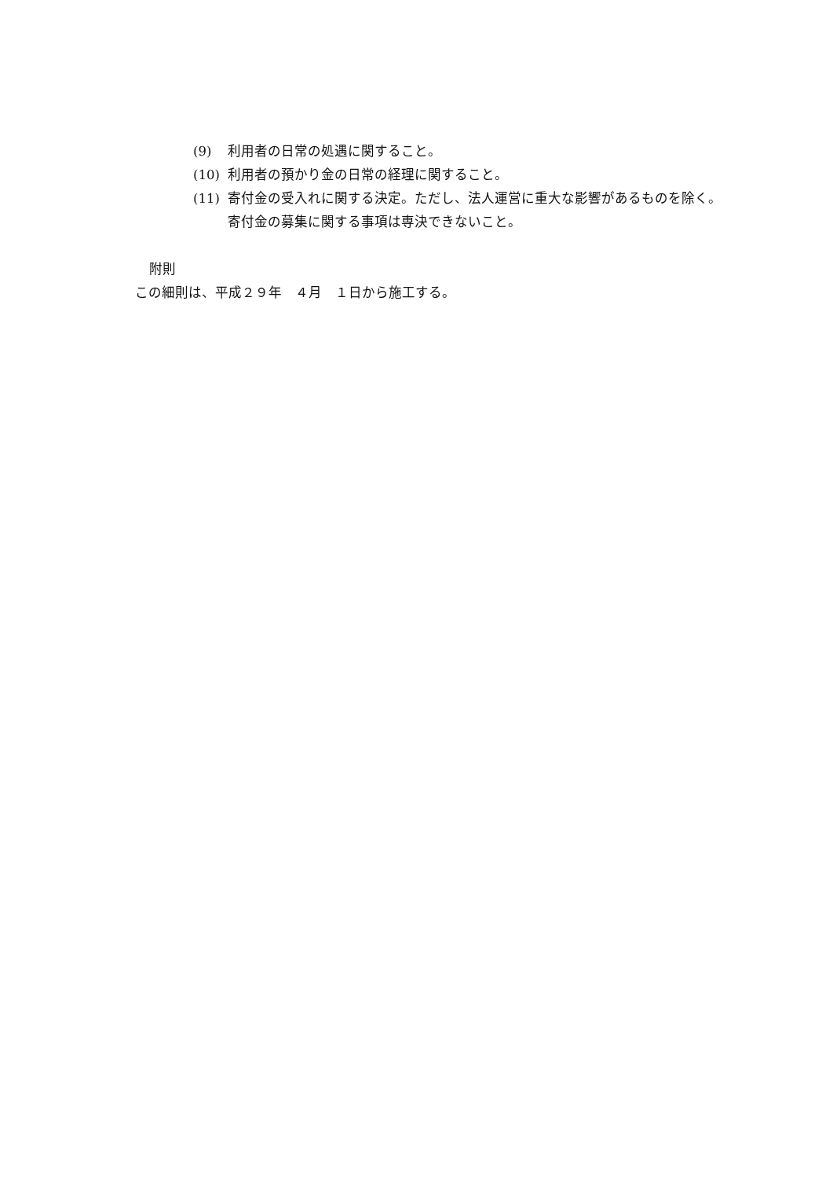(9) 利用者の日常の処遇に関すること。
(10) 利用者の預かり金の日常の経理に関すること。
(11) 寄付金の受入れに関する決定。ただし、法人運営に重大な影響があるものを除く。寄付金の募集に関する事項は専決できないこと。
附則
この細則は、平成２９年　４月　１日から施工する。